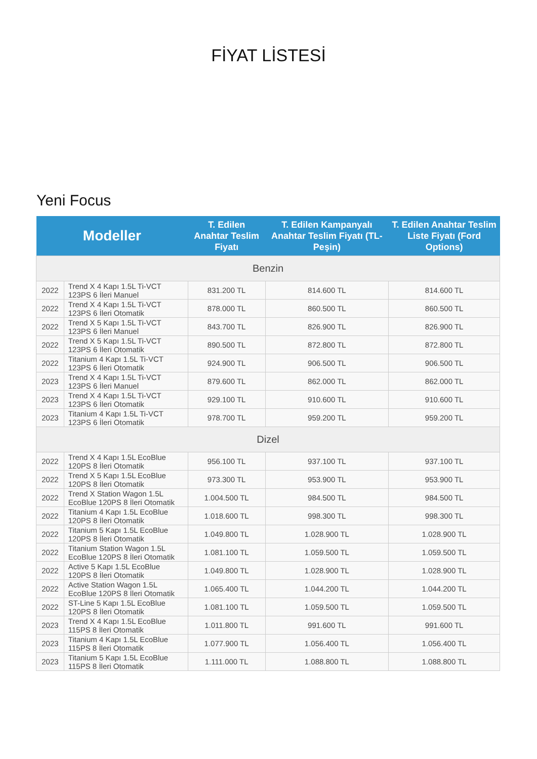FİYAT LİSTESİ
Yeni Focus
| Modeller | | T. Edilen Anahtar Teslim Fiyatı | T. Edilen Kampanyalı Anahtar Teslim Fiyatı (TL-Peşin) | T. Edilen Anahtar Teslim Liste Fiyatı (Ford Options) |
| --- | --- | --- | --- | --- |
| Benzin | | | | |
| 2022 | Trend X 4 Kapı 1.5L Ti-VCT 123PS 6 İleri Manuel | 831.200 TL | 814.600 TL | 814.600 TL |
| 2022 | Trend X 4 Kapı 1.5L Ti-VCT 123PS 6 İleri Otomatik | 878.000 TL | 860.500 TL | 860.500 TL |
| 2022 | Trend X 5 Kapı 1.5L Ti-VCT 123PS 6 İleri Manuel | 843.700 TL | 826.900 TL | 826.900 TL |
| 2022 | Trend X 5 Kapı 1.5L Ti-VCT 123PS 6 İleri Otomatik | 890.500 TL | 872.800 TL | 872.800 TL |
| 2022 | Titanium 4 Kapı 1.5L Ti-VCT 123PS 6 İleri Otomatik | 924.900 TL | 906.500 TL | 906.500 TL |
| 2023 | Trend X 4 Kapı 1.5L Ti-VCT 123PS 6 İleri Manuel | 879.600 TL | 862.000 TL | 862.000 TL |
| 2023 | Trend X 4 Kapı 1.5L Ti-VCT 123PS 6 İleri Otomatik | 929.100 TL | 910.600 TL | 910.600 TL |
| 2023 | Titanium 4 Kapı 1.5L Ti-VCT 123PS 6 İleri Otomatik | 978.700 TL | 959.200 TL | 959.200 TL |
| Dizel | | | | |
| 2022 | Trend X 4 Kapı 1.5L EcoBlue 120PS 8 İleri Otomatik | 956.100 TL | 937.100 TL | 937.100 TL |
| 2022 | Trend X 5 Kapı 1.5L EcoBlue 120PS 8 İleri Otomatik | 973.300 TL | 953.900 TL | 953.900 TL |
| 2022 | Trend X Station Wagon 1.5L EcoBlue 120PS 8 İleri Otomatik | 1.004.500 TL | 984.500 TL | 984.500 TL |
| 2022 | Titanium 4 Kapı 1.5L EcoBlue 120PS 8 İleri Otomatik | 1.018.600 TL | 998.300 TL | 998.300 TL |
| 2022 | Titanium 5 Kapı 1.5L EcoBlue 120PS 8 İleri Otomatik | 1.049.800 TL | 1.028.900 TL | 1.028.900 TL |
| 2022 | Titanium Station Wagon 1.5L EcoBlue 120PS 8 İleri Otomatik | 1.081.100 TL | 1.059.500 TL | 1.059.500 TL |
| 2022 | Active 5 Kapı 1.5L EcoBlue 120PS 8 İleri Otomatik | 1.049.800 TL | 1.028.900 TL | 1.028.900 TL |
| 2022 | Active Station Wagon 1.5L EcoBlue 120PS 8 İleri Otomatik | 1.065.400 TL | 1.044.200 TL | 1.044.200 TL |
| 2022 | ST-Line 5 Kapı 1.5L EcoBlue 120PS 8 İleri Otomatik | 1.081.100 TL | 1.059.500 TL | 1.059.500 TL |
| 2023 | Trend X 4 Kapı 1.5L EcoBlue 115PS 8 İleri Otomatik | 1.011.800 TL | 991.600 TL | 991.600 TL |
| 2023 | Titanium 4 Kapı 1.5L EcoBlue 115PS 8 İleri Otomatik | 1.077.900 TL | 1.056.400 TL | 1.056.400 TL |
| 2023 | Titanium 5 Kapı 1.5L EcoBlue 115PS 8 İleri Otomatik | 1.111.000 TL | 1.088.800 TL | 1.088.800 TL |